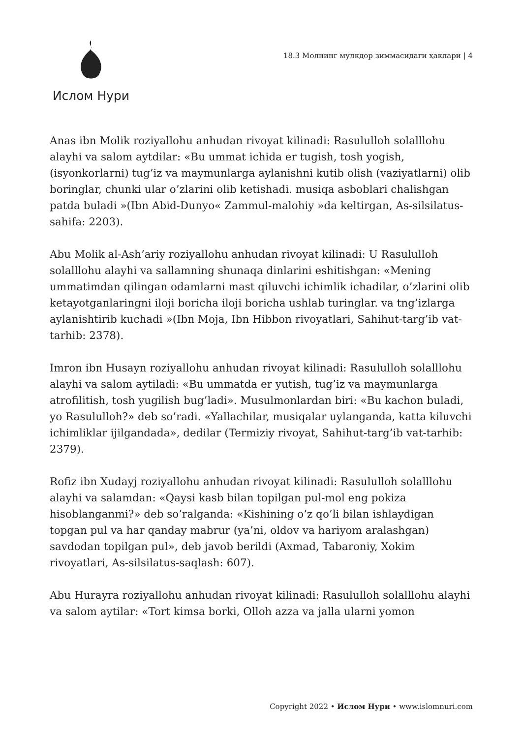Ислом Нури
18.3 Молнинг мулкдор зиммасидаги ҳақлари | 4
Anas ibn Molik roziyallohu anhudan rivoyat kilinadi: Rasululloh solalllohu alayhi va salom aytdilar: «Bu ummat ichida er tugish, tosh yogish, (isyonkorlarni) tug’iz va maymunlarga aylanishni kutib olish (vaziyatlarni) olib boringlar, chunki ular o’zlarini olib ketishadi. musiqa asboblari chalishgan patda buladi »(Ibn Abid-Dunyo« Zammul-malohiy »da keltirgan, As-silsilatus-sahifa: 2203).
Abu Molik al-Ash’ariy roziyallohu anhudan rivoyat kilinadi: U Rasululloh solalllohu alayhi va sallamning shunaqa dinlarini eshitishgan: «Mening ummatimdan qilingan odamlarni mast qiluvchi ichimlik ichadilar, o’zlarini olib ketayotganlaringni iloji boricha iloji boricha ushlab turinglar. va tng’izlarga aylanishtirib kuchadi »(Ibn Moja, Ibn Hibbon rivoyatlari, Sahihut-targ’ib vat-tarhib: 2378).
Imron ibn Husayn roziyallohu anhudan rivoyat kilinadi: Rasululloh solalllohu alayhi va salom aytiladi: «Bu ummatda er yutish, tug’iz va maymunlarga atrofilitish, tosh yugilish bug’ladi». Musulmonlardan biri: «Bu kachon buladi, yo Rasululloh?» deb so’radi. «Yallachilar, musiqalar uylanganda, katta kiluvchi ichimliklar ijilgandada», dedilar (Termiziy rivoyat, Sahihut-targ’ib vat-tarhib: 2379).
Rofiz ibn Xudayj roziyallohu anhudan rivoyat kilinadi: Rasululloh solalllohu alayhi va salamdan: «Qaysi kasb bilan topilgan pul-mol eng pokiza hisoblanganmi?» deb so’ralganda: «Kishining o’z qo’li bilan ishlaydigan topgan pul va har qanday mabrur (ya’ni, oldov va hariyom aralashgan) savdodan topilgan pul», deb javob berildi (Axmad, Tabaroniy, Xokim rivoyatlari, As-silsilatus-saqlash: 607).
Abu Hurayra roziyallohu anhudan rivoyat kilinadi: Rasululloh solalllohu alayhi va salom aytilar: «Tort kimsa borki, Olloh azza va jalla ularni yomon
Copyright 2022 • Ислом Нури • www.islomnuri.com